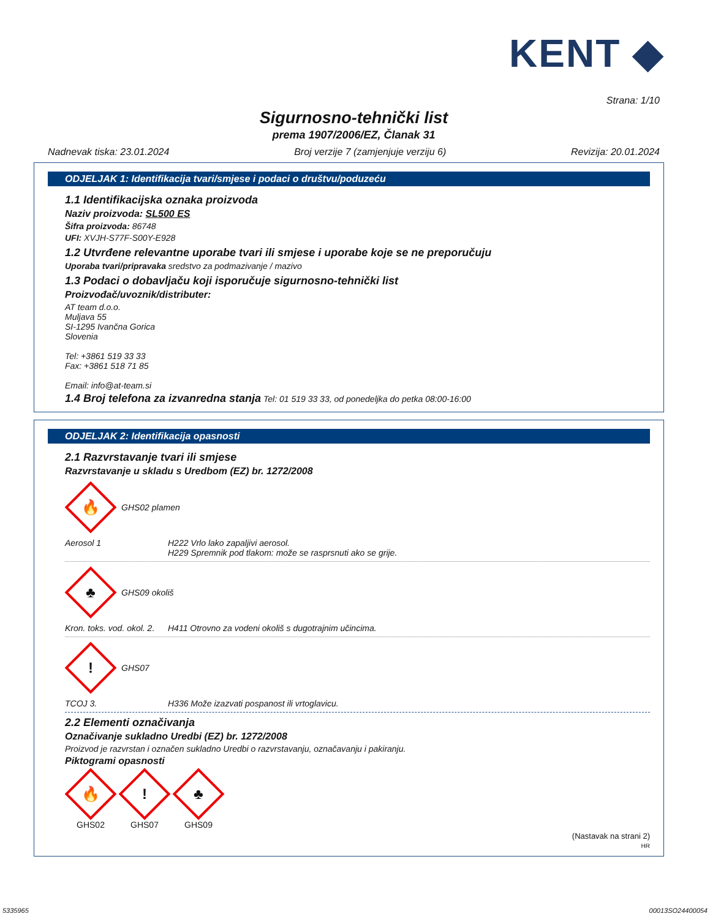KENT ◆
Strana: 1/10
Sigurnosno-tehnički list
prema 1907/2006/EZ, Članak 31
Nadnevak tiska: 23.01.2024 Broj verzije 7 (zamjenjuje verziju 6) Revizija: 20.01.2024
ODJELJAK 1: Identifikacija tvari/smjese i podaci o društvu/poduzeću
1.1 Identifikacijska oznaka proizvoda
Naziv proizvoda: SL500 ES
Šifra proizvoda: 86748
UFI: XVJH-S77F-S00Y-E928
1.2 Utvrđene relevantne uporabe tvari ili smjese i uporabe koje se ne preporučuju
Uporaba tvari/pripravaka sredstvo za podmazivanje / mazivo
1.3 Podaci o dobavljaču koji isporučuje sigurnosno-tehnički list
Proizvođač/uvoznik/distributer:
AT team d.o.o.
Muljava 55
SI-1295 Ivančna Gorica
Slovenia
Tel: +3861 519 33 33
Fax: +3861 518 71 85
Email: info@at-team.si
1.4 Broj telefona za izvanredna stanja Tel: 01 519 33 33, od ponedeljka do petka 08:00-16:00
ODJELJAK 2: Identifikacija opasnosti
2.1 Razvrstavanje tvari ili smjese
Razvrstavanje u skladu s Uredbom (EZ) br. 1272/2008
🔥
GHS02 plamen
Aerosol 1 H222 Vrlo lako zapaljivi aerosol.
H229 Spremnik pod tlakom: može se rasprsnuti ako se grije.
♣
GHS09 okoliš
Kron. toks. vod. okol. 2.
H411 Otrovno za vodeni okoliš s dugotrajnim učincima.
!
GHS07
TCOJ 3. H336 Može izazvati pospanost ili vrtoglavicu.
2.2 Elementi označivanja
Označivanje sukladno Uredbi (EZ) br. 1272/2008
Proizvod je razvrstan i označen sukladno Uredbi o razvrstavanju, označavanju i pakiranju.
Piktogrami opasnosti
🔥
GHS02
!
GHS07
♣
GHS09
(Nastavak na strani 2)
HR
5335965 00013SO24400054